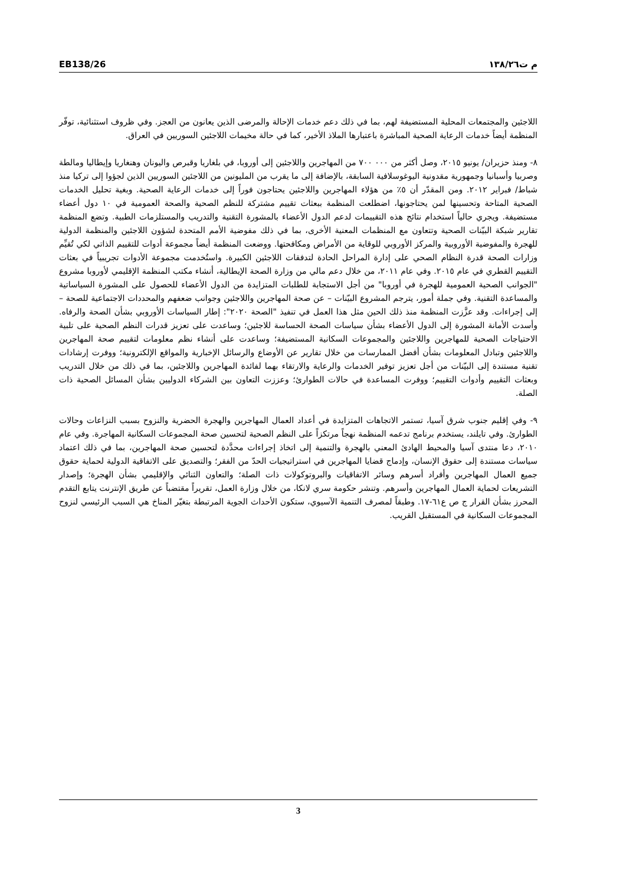EB138/26 م ت١٣٨/٢٦
اللاجئين والمجتمعات المحلية المستضيفة لهم، بما في ذلك دعم خدمات الإحالة والمرضى الذين يعانون من العجز. وفي ظروف استثنائية، توفّر المنظمة أيضاً خدمات الرعاية الصحية المباشرة باعتبارها الملاذ الأخير، كما في حالة مخيمات اللاجئين السوريين في العراق.
٨- ومنذ حزيران/ يونيو ٢٠١٥، وصل أكثر من ٠٠٠ ٧٠٠ من المهاجرين واللاجئين إلى أوروبا، في بلغاريا وقبرص واليونان وهنغاريا وإيطاليا ومالطة وصربيا وأسبانيا وجمهورية مقدونية اليوغوسلافية السابقة، بالإضافة إلى ما يقرب من المليونين من اللاجئين السوريين الذين لجؤوا إلى تركيا منذ شباط/ فبراير ٢٠١٢. ومن المقدّر أن ٥٪ من هؤلاء المهاجرين واللاجئين يحتاجون فوراً إلى خدمات الرعاية الصحية. وبغية تحليل الخدمات الصحية المتاحة وتحسينها لمن يحتاجونها، اضطلعت المنظمة ببعثات تقييم مشتركة للنظم الصحية والصحة العمومية في ١٠ دول أعضاء مستضيفة. ويجري حالياً استخدام نتائج هذه التقييمات لدعم الدول الأعضاء بالمشورة التقنية والتدريب والمستلزمات الطبية. وتضع المنظمة تقارير شبكة البيّنات الصحية وتتعاون مع المنظمات المعنية الأخرى، بما في ذلك مفوضية الأمم المتحدة لشؤون اللاجئين والمنظمة الدولية للهجرة والمفوضية الأوروبية والمركز الأوروبي للوقاية من الأمراض ومكافحتها. ووضعت المنظمة أيضاً مجموعة أدوات للتقييم الذاتي لكي تُقيِّم وزارات الصحة قدرة النظام الصحي على إدارة المراحل الحادة لتدفقات اللاجئين الكبيرة. واستُخدمت مجموعة الأدوات تجريبياً في بعثات التقييم القطري في عام ٢٠١٥. وفي عام ٢٠١١، من خلال دعم مالي من وزارة الصحة الإيطالية، أنشاء مكتب المنظمة الإقليمي لأوروبا مشروع "الجوانب الصحية العمومية للهجرة في أوروبا" من أجل الاستجابة للطلبات المتزايدة من الدول الأعضاء للحصول على المشورة السياساتية والمساعدة التقنية. وفي جملة أمور، يترجم المشروع البيّنات – عن صحة المهاجرين واللاجئين وجوانب ضعفهم والمحددات الاجتماعية للصحة – إلى إجراءات. وقد عزَّزت المنظمة منذ ذلك الحين مثل هذا العمل في تنفيذ "الصحة ٢٠٢٠": إطار السياسات الأوروبي بشأن الصحة والرفاه. وأسدت الأمانة المشورة إلى الدول الأعضاء بشأن سياسات الصحة الحساسة للاجئين؛ وساعدت على تعزيز قدرات النظم الصحية على تلبية الاحتياجات الصحية للمهاجرين واللاجئين والمجموعات السكانية المستضيفة؛ وساعدت على أنشاء نظم معلومات لتقييم صحة المهاجرين واللاجئين وتبادل المعلومات بشأن أفضل الممارسات من خلال تقارير عن الأوضاع والرسائل الإخبارية والمواقع الإلكترونية؛ ووفرت إرشادات تقنية مستندة إلى البيّنات من أجل تعزيز توفير الخدمات والرعاية والارتقاء بهما لفائدة المهاجرين واللاجئين، بما في ذلك من خلال التدريب وبعثات التقييم وأدوات التقييم؛ ووفرت المساعدة في حالات الطوارئ؛ وعززت التعاون بين الشركاء الدوليين بشأن المسائل الصحية ذات الصلة.
٩- وفي إقليم جنوب شرق آسيا، تستمر الاتجاهات المتزايدة في أعداد العمال المهاجرين والهجرة الحضرية والنزوح بسبب النزاعات وحالات الطوارئ. وفي تايلند، يستخدم برنامج تدعمه المنظمة نهجاً مرتكزاً على النظم الصحية لتحسين صحة المجموعات السكانية المهاجرة. وفي عام ٢٠١٠، دعا منتدى آسيا والمحيط الهادئ المعني بالهجرة والتنمية إلى اتخاذ إجراءات محدَّدة لتحسين صحة المهاجرين، بما في ذلك اعتماد سياسات مستندة إلى حقوق الإنسان، وإدماج قضايا المهاجرين في استراتيجيات الحدّ من الفقر؛ والتصديق على الاتفاقية الدولية لحماية حقوق جميع العمال المهاجرين وأفراد أسرهم وسائر الاتفاقيات والبروتوكولات ذات الصلة؛ والتعاون الثنائي والإقليمي بشأن الهجرة؛ وإصدار التشريعات لحماية العمال المهاجرين وأسرهم. وتنشر حكومة سري لانكا، من خلال وزارة العمل، تقريراً مقتضباً عن طريق الإنترنت يتابع التقدم المحرز بشأن القرار ج ص ع٦١-١٧. وطبقاً لمصرف التنمية الآسيوي، ستكون الأحداث الجوية المرتبطة بتغيّر المناخ هي السبب الرئيسي لنزوح المجموعات السكانية في المستقبل القريب.
3